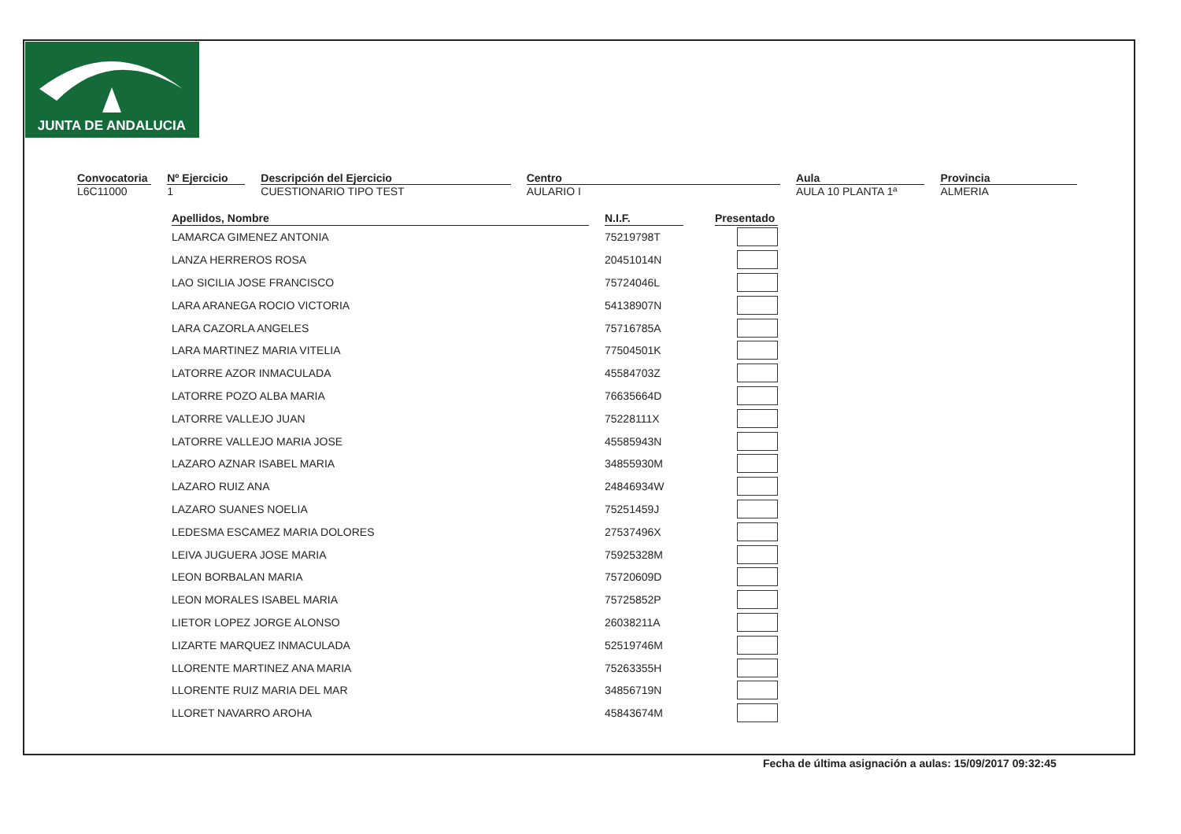JUNTA DE ANDALUCIA
Convocatoria
L6C11000
Nº Ejercicio
1
Descripción del Ejercicio
CUESTIONARIO TIPO TEST
Centro
AULARIO I
Aula
AULA 10 PLANTA 1ª
Provincia
ALMERIA
| Apellidos, Nombre | | N.I.F. | | Presentado |
| --- | --- | --- | --- | --- |
| LAMARCA GIMENEZ ANTONIA | | 75219798T | | |
| LANZA HERREROS ROSA | | 20451014N | | |
| LAO SICILIA JOSE FRANCISCO | | 75724046L | | |
| LARA ARANEGA ROCIO VICTORIA | | 54138907N | | |
| LARA CAZORLA ANGELES | | 75716785A | | |
| LARA MARTINEZ MARIA VITELIA | | 77504501K | | |
| LATORRE AZOR INMACULADA | | 45584703Z | | |
| LATORRE POZO ALBA MARIA | | 76635664D | | |
| LATORRE VALLEJO JUAN | | 75228111X | | |
| LATORRE VALLEJO MARIA JOSE | | 45585943N | | |
| LAZARO AZNAR ISABEL MARIA | | 34855930M | | |
| LAZARO RUIZ ANA | | 24846934W | | |
| LAZARO SUANES NOELIA | | 75251459J | | |
| LEDESMA ESCAMEZ MARIA DOLORES | | 27537496X | | |
| LEIVA JUGUERA JOSE MARIA | | 75925328M | | |
| LEON BORBALAN MARIA | | 75720609D | | |
| LEON MORALES ISABEL MARIA | | 75725852P | | |
| LIETOR LOPEZ JORGE ALONSO | | 26038211A | | |
| LIZARTE MARQUEZ INMACULADA | | 52519746M | | |
| LLORENTE MARTINEZ ANA MARIA | | 75263355H | | |
| LLORENTE RUIZ MARIA DEL MAR | | 34856719N | | |
| LLORET NAVARRO AROHA | | 45843674M | | |
Fecha de última asignación a aulas: 15/09/2017 09:32:45